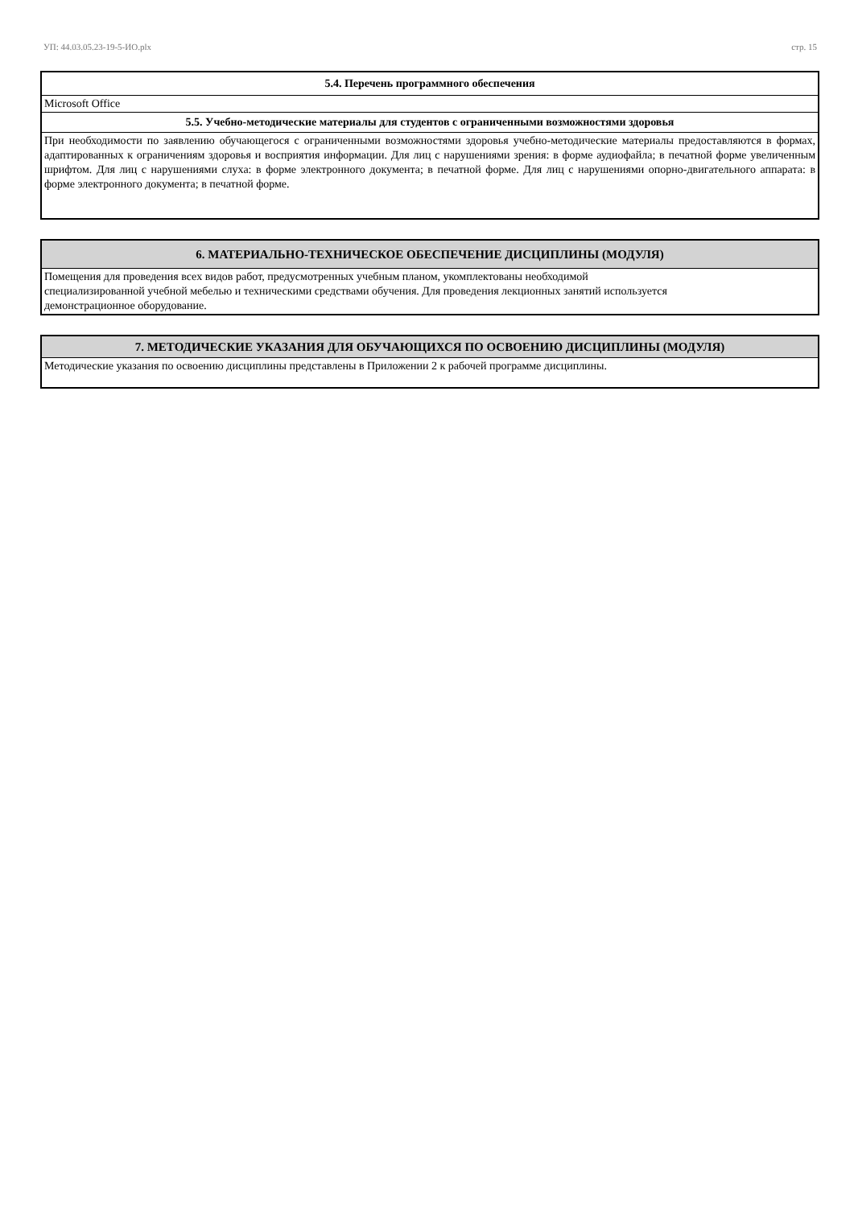УП: 44.03.05.23-19-5-ИО.plx стр. 15
| 5.4. Перечень программного обеспечения |
| Microsoft Office |
| 5.5. Учебно-методические материалы для студентов с ограниченными возможностями здоровья |
| При необходимости по заявлению обучающегося с ограниченными возможностями здоровья учебно-методические материалы предоставляются в формах, адаптированных к ограничениям здоровья и восприятия информации. Для лиц с нарушениями зрения: в форме аудиофайла; в печатной форме увеличенным шрифтом. Для лиц с нарушениями слуха: в форме электронного документа; в печатной форме. Для лиц с нарушениями опорно-двигательного аппарата: в форме электронного документа; в печатной форме. |
| 6. МАТЕРИАЛЬНО-ТЕХНИЧЕСКОЕ ОБЕСПЕЧЕНИЕ ДИСЦИПЛИНЫ (МОДУЛЯ) |
| Помещения для проведения всех видов работ, предусмотренных учебным планом, укомплектованы необходимой специализированной учебной мебелью и техническими средствами обучения. Для проведения лекционных занятий используется демонстрационное оборудование. |
| 7. МЕТОДИЧЕСКИЕ УКАЗАНИЯ ДЛЯ ОБУЧАЮЩИХСЯ ПО ОСВОЕНИЮ ДИСЦИПЛИНЫ (МОДУЛЯ) |
| Методические указания по освоению дисциплины представлены в Приложении 2 к рабочей программе дисциплины. |